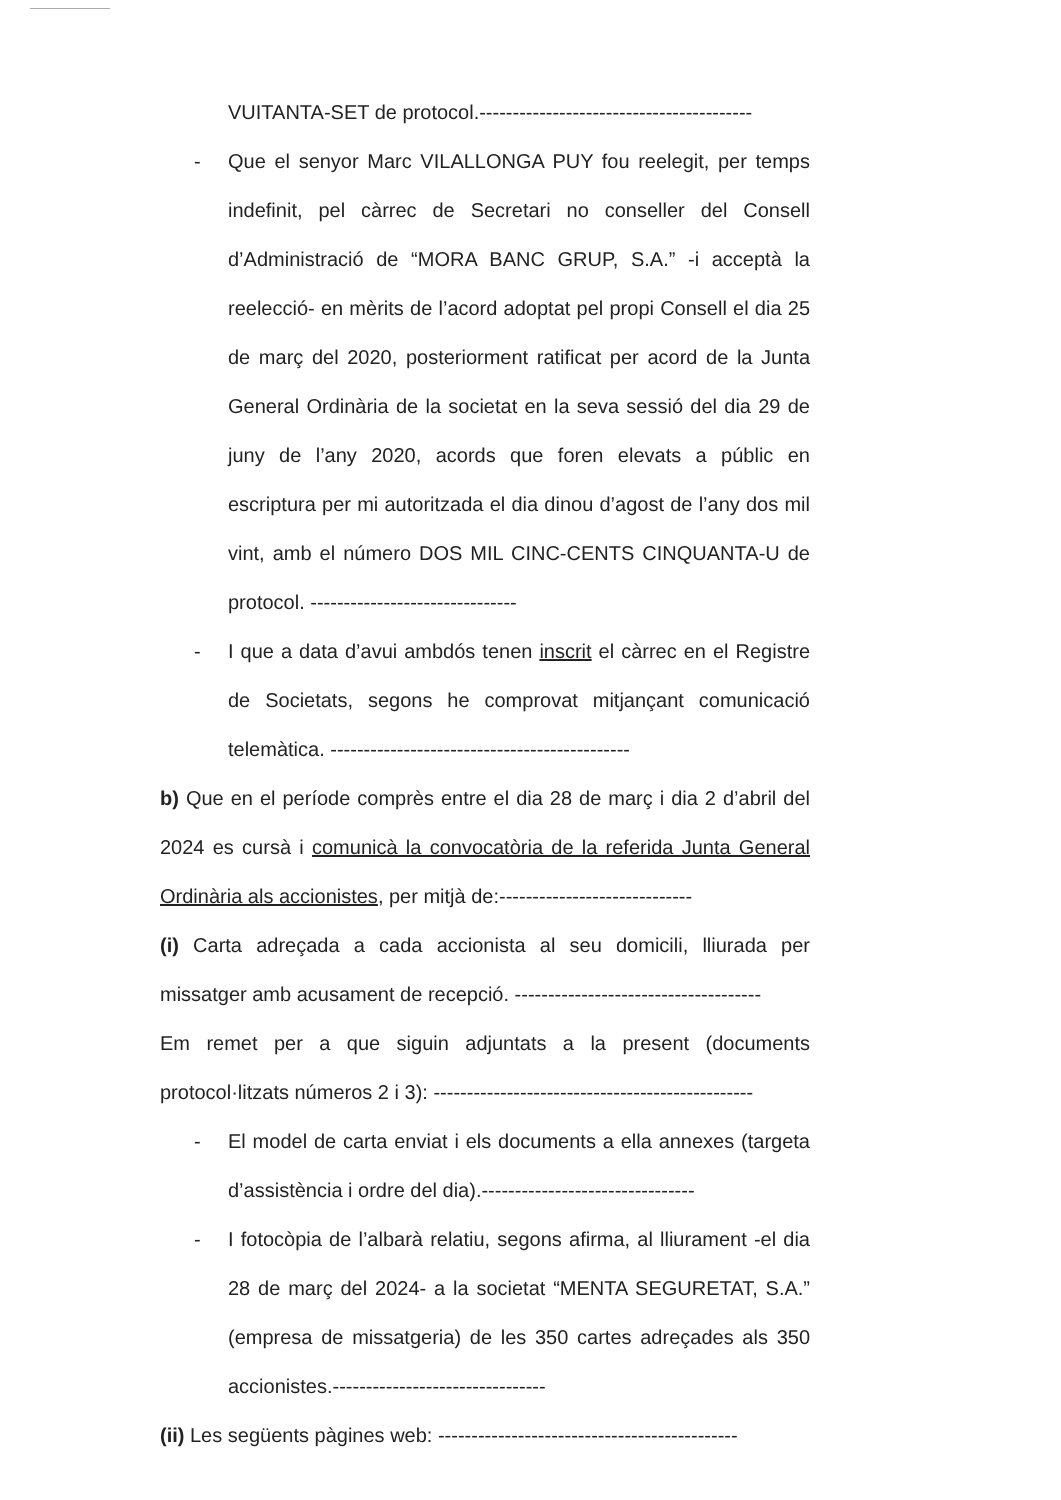VUITANTA-SET de protocol.-----------------------------------------
- Que el senyor Marc VILALLONGA PUY fou reelegit, per temps indefinit, pel càrrec de Secretari no conseller del Consell d’Administració de “MORA BANC GRUP, S.A.” -i acceptà la reelecció- en mèrits de l’acord adoptat pel propi Consell el dia 25 de març del 2020, posteriorment ratificat per acord de la Junta General Ordinària de la societat en la seva sessió del dia 29 de juny de l’any 2020, acords que foren elevats a públic en escriptura per mi autoritzada el dia dinou d’agost de l’any dos mil vint, amb el número DOS MIL CINC-CENTS CINQUANTA-U de protocol. -------------------------------
- I que a data d’avui ambdós tenen inscrit el càrrec en el Registre de Societats, segons he comprovat mitjançant comunicació telemàtica. ---------------------------------------------
b) Que en el període comprès entre el dia 28 de març i dia 2 d’abril del 2024 es cursà i comunicà la convocatòria de la referida Junta General Ordinària als accionistes, per mitjà de:-----------------------------
(i) Carta adreçada a cada accionista al seu domicili, lliurada per missatger amb acusament de recepció. -------------------------------------
Em remet per a que siguin adjuntats a la present (documents protocol·litzats números 2 i 3): ------------------------------------------------
- El model de carta enviat i els documents a ella annexes (targeta d’assistència i ordre del dia).--------------------------------
- I fotocòpia de l’albarà relatiu, segons afirma, al lliurament -el dia 28 de març del 2024- a la societat “MENTA SEGURETAT, S.A.” (empresa de missatgeria) de les 350 cartes adreçades als 350 accionistes.--------------------------------
(ii) Les següents pàgines web: ---------------------------------------------